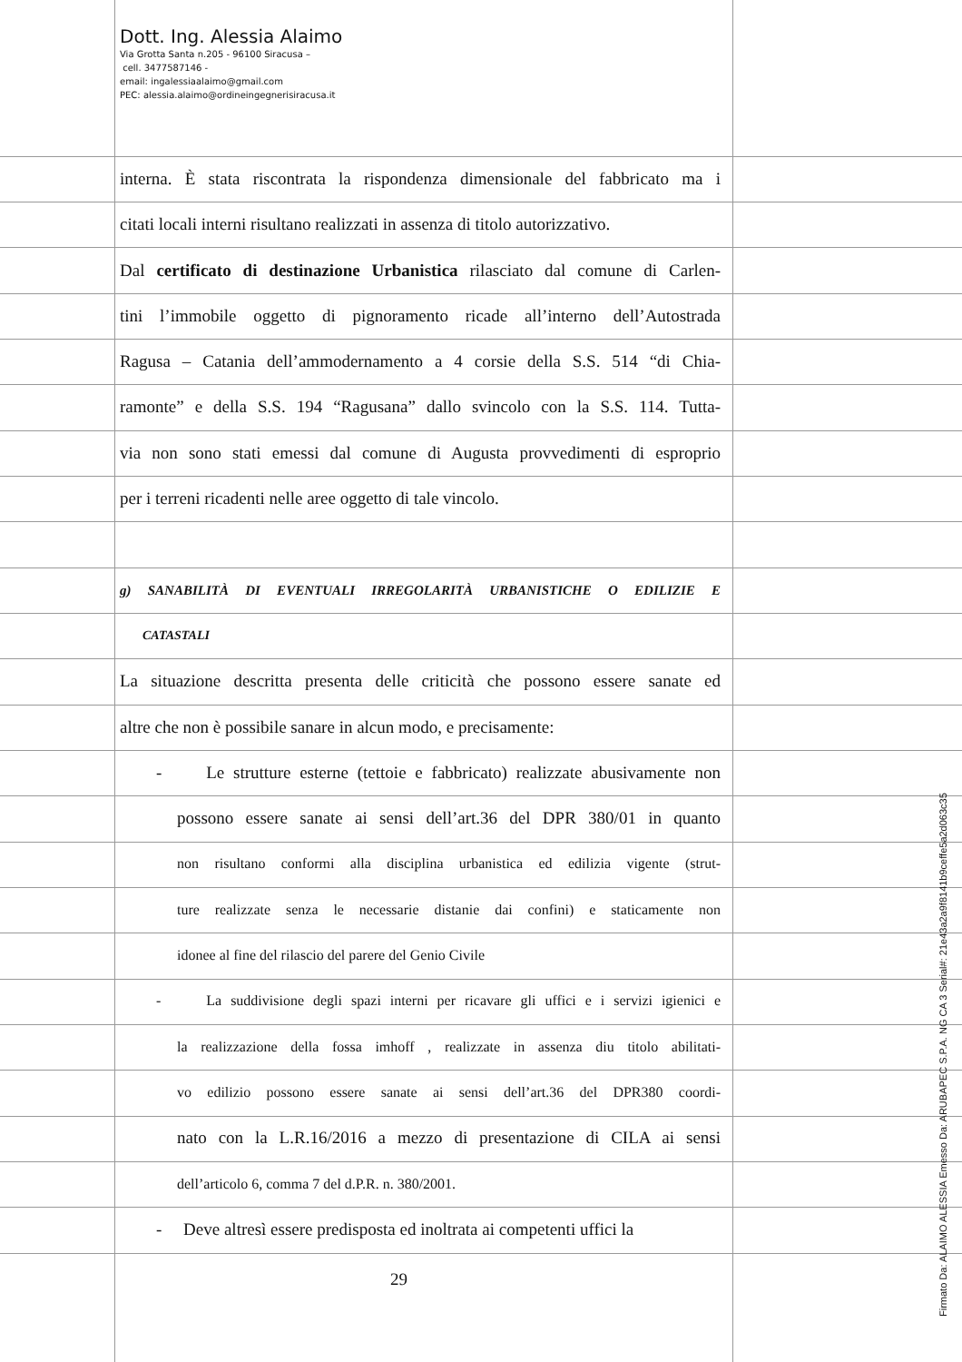Dott. Ing. Alessia Alaimo
Via Grotta Santa n.205 - 96100 Siracusa –
cell. 3477587146 -
email: ingalessiaalaimo@gmail.com
PEC: alessia.alaimo@ordineingegnerisiracusa.it
interna. È stata riscontrata la rispondenza dimensionale del fabbricato ma i
citati locali interni risultano realizzati in assenza di titolo autorizzativo.
Dal certificato di destinazione Urbanistica rilasciato dal comune di Carlen-
tini l’immobile oggetto di pignoramento ricade all’interno dell’Autostrada
Ragusa – Catania dell’ammodernamento a 4 corsie della S.S. 514 “di Chia-
ramonte” e della S.S. 194 “Ragusana” dallo svincolo con la S.S. 114. Tutta-
via non sono stati emessi dal comune di Augusta provvedimenti di esproprio
per i terreni ricadenti nelle aree oggetto di tale vincolo.
g) SANABILITÀ DI EVENTUALI IRREGOLARITÀ URBANISTICHE O EDILIZIE E
CATASTALI
La situazione descritta presenta delle criticità che possono essere sanate ed
altre che non è possibile sanare in alcun modo, e precisamente:
- Le strutture esterne (tettoie e fabbricato) realizzate abusivamente non
possono essere sanate ai sensi dell’art.36 del DPR 380/01 in quanto
non risultano conformi alla disciplina urbanistica ed edilizia vigente (strut-
ture realizzate senza le necessarie distanie dai confini) e staticamente non
idonee al fine del rilascio del parere del Genio Civile
- La suddivisione degli spazi interni per ricavare gli uffici e i servizi igienici e
la realizzazione della fossa imhoff , realizzate in assenza diu titolo abilitati-
vo edilizio possono essere sanate ai sensi dell’art.36 del DPR380 coordi-
nato con la L.R.16/2016 a mezzo di presentazione di CILA ai sensi
dell’articolo 6, comma 7 del d.P.R. n. 380/2001.
- Deve altresì essere predisposta ed inoltrata ai competenti uffici la
29
Firmato Da: ALAIMO ALESSIA Emesso Da: ARUBAPEC S.P.A. NG CA 3 Serial#: 21e43a2a9f8141b9ceffe5a2d063c35